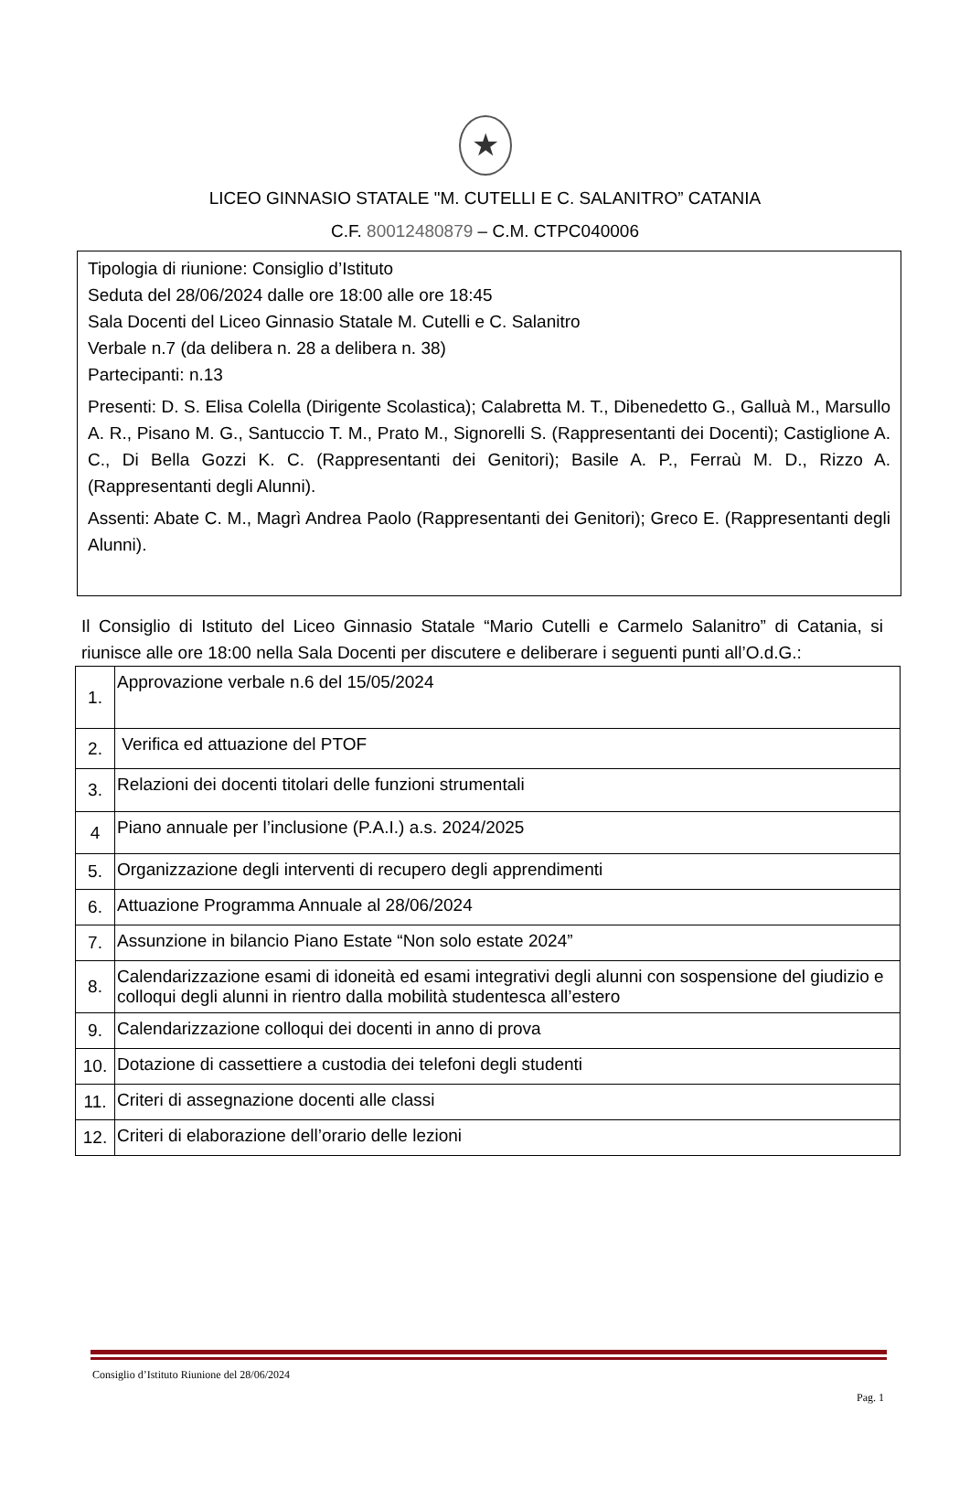★
LICEO GINNASIO STATALE "M. CUTELLI E C. SALANITRO” CATANIA
C.F. 80012480879 – C.M. CTPC040006
Tipologia di riunione: Consiglio d’Istituto
Seduta del 28/06/2024 dalle ore 18:00 alle ore 18:45
Sala Docenti del Liceo Ginnasio Statale M. Cutelli e C. Salanitro
Verbale n.7 (da delibera n. 28 a delibera n. 38)
Partecipanti: n.13
Presenti: D. S. Elisa Colella (Dirigente Scolastica); Calabretta M. T., Dibenedetto G., Galluà M., Marsullo A. R., Pisano M. G., Santuccio T. M., Prato M., Signorelli S. (Rappresentanti dei Docenti); Castiglione A. C., Di Bella Gozzi K. C. (Rappresentanti dei Genitori); Basile A. P., Ferraù M. D., Rizzo A. (Rappresentanti degli Alunni).
Assenti: Abate C. M., Magrì Andrea Paolo (Rappresentanti dei Genitori); Greco E. (Rappresentanti degli Alunni).
Il Consiglio di Istituto del Liceo Ginnasio Statale “Mario Cutelli e Carmelo Salanitro” di Catania, si riunisce alle ore 18:00 nella Sala Docenti per discutere e deliberare i seguenti punti all’O.d.G.:
| 1. | Approvazione verbale n.6 del 15/05/2024 |
| 2. | Verifica ed attuazione del PTOF |
| 3. | Relazioni dei docenti titolari delle funzioni strumentali |
| 4 | Piano annuale per l’inclusione (P.A.I.) a.s. 2024/2025 |
| 5. | Organizzazione degli interventi di recupero degli apprendimenti |
| 6. | Attuazione Programma Annuale al 28/06/2024 |
| 7. | Assunzione in bilancio Piano Estate “Non solo estate 2024” |
| 8. | Calendarizzazione esami di idoneità ed esami integrativi degli alunni con sospensione del giudizio e colloqui degli alunni in rientro dalla mobilità studentesca all’estero |
| 9. | Calendarizzazione colloqui dei docenti in anno di prova |
| 10. | Dotazione di cassettiere a custodia dei telefoni degli studenti |
| 11. | Criteri di assegnazione docenti alle classi |
| 12. | Criteri di elaborazione dell’orario delle lezioni |
Consiglio d’Istituto Riunione del 28/06/2024
Pag. 1